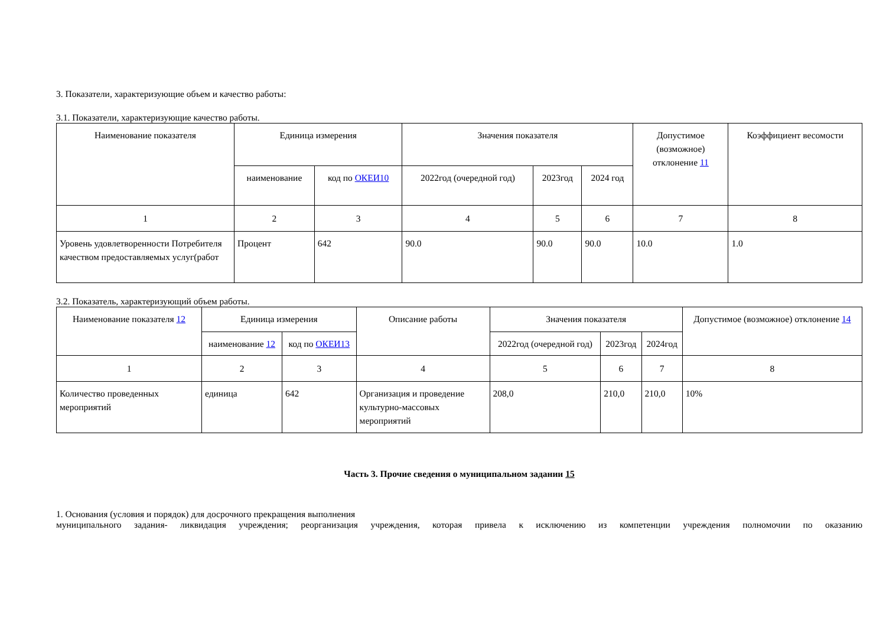3. Показатели, характеризующие объем и качество работы:
3.1. Показатели, характеризующие качество работы.
| Наименование показателя | Единица измерения | | Значения показателя | | | Допустимое (возможное) отклонение 11 | Коэффициент весомости |
| --- | --- | --- | --- | --- | --- | --- | --- |
| | наименование | код по ОКЕИ10 | 2022год (очередной год) | 2023год | 2024 год | | |
| 1 | 2 | 3 | 4 | 5 | 6 | 7 | 8 |
| Уровень удовлетворенности Потребителя качеством предоставляемых услуг(работ | Процент | 642 | 90.0 | 90.0 | 90.0 | 10.0 | 1.0 |
3.2. Показатель, характеризующий объем работы.
| Наименование показателя 12 | Единица измерения | | Описание работы | Значения показателя | | | Допустимое (возможное) отклонение 14 |
| --- | --- | --- | --- | --- | --- | --- | --- |
| | наименование 12 | код по ОКЕИ13 | | 2022год (очередной год) | 2023год | 2024год | |
| 1 | 2 | 3 | 4 | 5 | 6 | 7 | 8 |
| Количество проведенных мероприятий | единица | 642 | Организация и проведение культурно-массовых мероприятий | 208,0 | 210,0 | 210,0 | 10% |
Часть 3. Прочие сведения о муниципальном задании 15
1. Основания (условия и порядок) для досрочного прекращения выполнения
муниципального задания- ликвидация учреждения; реорганизация учреждения, которая привела к исключению из компетенции учреждения полномочии по оказанию